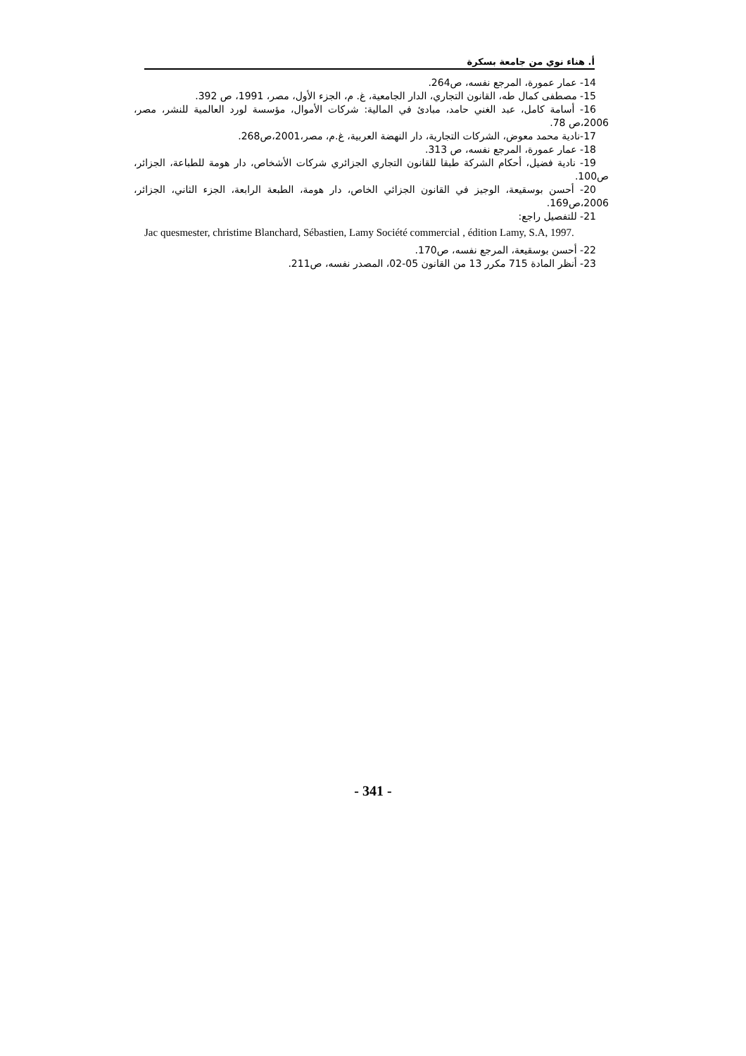أ. هناء نوي من جامعة بسكرة
14- عمار عمورة، المرجع نفسه، ص264.
15- مصطفى كمال طه، القانون التجاري، الدار الجامعية، غ. م، الجزء الأول، مصر، 1991، ص 392.
16- أسامة كامل، عبد الغني حامد، مبادئ في المالية: شركات الأموال، مؤسسة لورد العالمية للنشر، مصر، 2006،ص 78.
17-نادية محمد معوض، الشركات التجارية، دار النهضة العربية، غ.م، مصر،2001،ص268.
18- عمار عمورة، المرجع نفسه، ص 313.
19- نادية فضيل، أحكام الشركة طبقا للقانون التجاري الجزائري شركات الأشخاص، دار هومة للطباعة، الجزائر، ص100.
20- أحسن بوسقيعة، الوجيز في القانون الجزائي الخاص، دار هومة، الطبعة الرابعة، الجزء الثاني، الجزائر، 2006،ص169.
21- للتفصيل راجع:
Jac quesmester, christime Blanchard, Sébastien, Lamy Société commercial , édition Lamy, S.A, 1997.
22- أحسن بوسقيعة، المرجع نفسه، ص170.
23- أنظر المادة 715 مكرر 13 من القانون 05-02، المصدر نفسه، ص211.
- 341 -